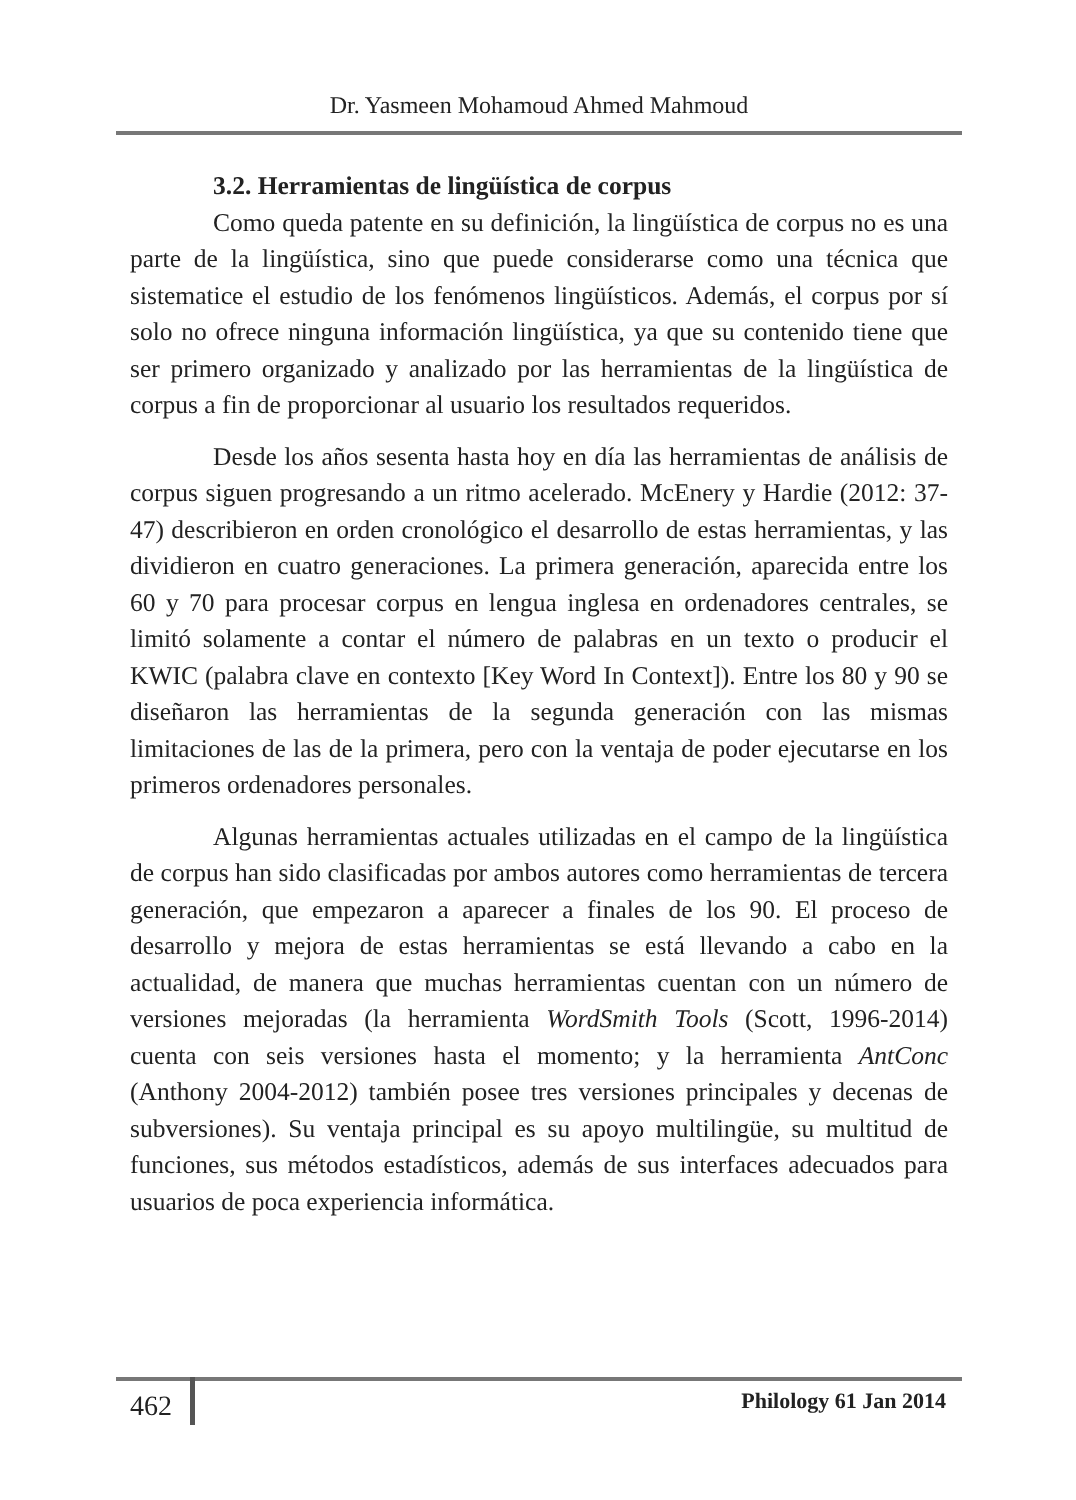Dr. Yasmeen Mohamoud Ahmed Mahmoud
3.2. Herramientas de lingüística de corpus
Como queda patente en su definición, la lingüística de corpus no es una parte de la lingüística, sino que puede considerarse como una técnica que sistematice el estudio de los fenómenos lingüísticos. Además, el corpus por sí solo no ofrece ninguna información lingüística, ya que su contenido tiene que ser primero organizado y analizado por las herramientas de la lingüística de corpus a fin de proporcionar al usuario los resultados requeridos.
Desde los años sesenta hasta hoy en día las herramientas de análisis de corpus siguen progresando a un ritmo acelerado. McEnery y Hardie (2012: 37-47) describieron en orden cronológico el desarrollo de estas herramientas, y las dividieron en cuatro generaciones. La primera generación, aparecida entre los 60 y 70 para procesar corpus en lengua inglesa en ordenadores centrales, se limitó solamente a contar el número de palabras en un texto o producir el KWIC (palabra clave en contexto [Key Word In Context]). Entre los 80 y 90 se diseñaron las herramientas de la segunda generación con las mismas limitaciones de las de la primera, pero con la ventaja de poder ejecutarse en los primeros ordenadores personales.
Algunas herramientas actuales utilizadas en el campo de la lingüística de corpus han sido clasificadas por ambos autores como herramientas de tercera generación, que empezaron a aparecer a finales de los 90. El proceso de desarrollo y mejora de estas herramientas se está llevando a cabo en la actualidad, de manera que muchas herramientas cuentan con un número de versiones mejoradas (la herramienta WordSmith Tools (Scott, 1996-2014) cuenta con seis versiones hasta el momento; y la herramienta AntConc (Anthony 2004-2012) también posee tres versiones principales y decenas de subversiones). Su ventaja principal es su apoyo multilingüe, su multitud de funciones, sus métodos estadísticos, además de sus interfaces adecuados para usuarios de poca experiencia informática.
462 Philology 61 Jan 2014